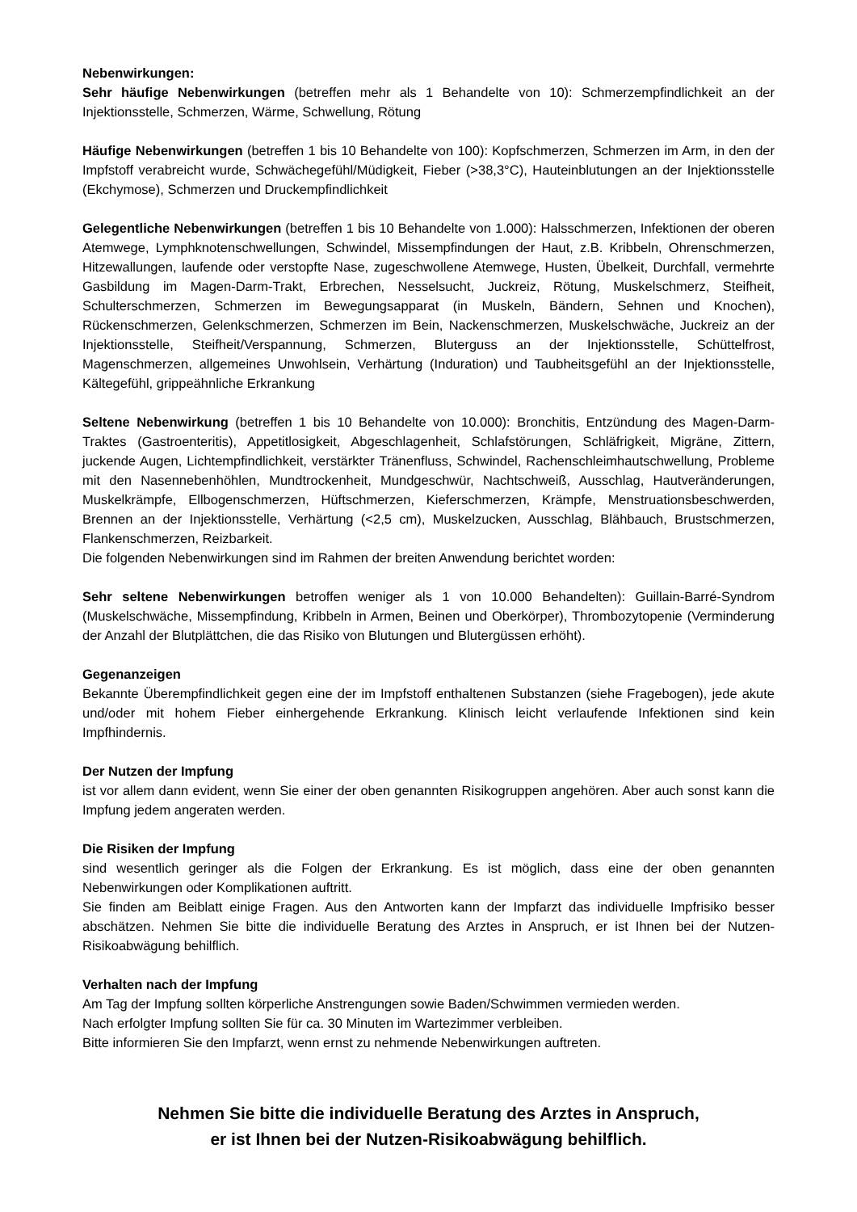Nebenwirkungen:
Sehr häufige Nebenwirkungen (betreffen mehr als 1 Behandelte von 10): Schmerzempfindlichkeit an der Injektionsstelle, Schmerzen, Wärme, Schwellung, Rötung
Häufige Nebenwirkungen (betreffen 1 bis 10 Behandelte von 100): Kopfschmerzen, Schmerzen im Arm, in den der Impfstoff verabreicht wurde, Schwächegefühl/Müdigkeit, Fieber (>38,3°C), Hauteinblutungen an der Injektionsstelle (Ekchymose), Schmerzen und Druckempfindlichkeit
Gelegentliche Nebenwirkungen (betreffen 1 bis 10 Behandelte von 1.000): Halsschmerzen, Infektionen der oberen Atemwege, Lymphknotenschwellungen, Schwindel, Missempfindungen der Haut, z.B. Kribbeln, Ohrenschmerzen, Hitzewallungen, laufende oder verstopfte Nase, zugeschwollene Atemwege, Husten, Übelkeit, Durchfall, vermehrte Gasbildung im Magen-Darm-Trakt, Erbrechen, Nesselsucht, Juckreiz, Rötung, Muskelschmerz, Steifheit, Schulterschmerzen, Schmerzen im Bewegungsapparat (in Muskeln, Bändern, Sehnen und Knochen), Rückenschmerzen, Gelenkschmerzen, Schmerzen im Bein, Nackenschmerzen, Muskelschwäche, Juckreiz an der Injektionsstelle, Steifheit/Verspannung, Schmerzen, Bluterguss an der Injektionsstelle, Schüttelfrost, Magenschmerzen, allgemeines Unwohlsein, Verhärtung (Induration) und Taubheitsgefühl an der Injektionsstelle, Kältegefühl, grippeähnliche Erkrankung
Seltene Nebenwirkung (betreffen 1 bis 10 Behandelte von 10.000): Bronchitis, Entzündung des Magen-Darm-Traktes (Gastroenteritis), Appetitlosigkeit, Abgeschlagenheit, Schlafstörungen, Schläfrigkeit, Migräne, Zittern, juckende Augen, Lichtempfindlichkeit, verstärkter Tränenfluss, Schwindel, Rachenschleimhautschwellung, Probleme mit den Nasennebenhöhlen, Mundtrockenheit, Mundgeschwür, Nachtschweiß, Ausschlag, Hautveränderungen, Muskelkrämpfe, Ellbogenschmerzen, Hüftschmerzen, Kieferschmerzen, Krämpfe, Menstruationsbeschwerden, Brennen an der Injektionsstelle, Verhärtung (<2,5 cm), Muskelzucken, Ausschlag, Blähbauch, Brustschmerzen, Flankenschmerzen, Reizbarkeit.
Die folgenden Nebenwirkungen sind im Rahmen der breiten Anwendung berichtet worden:
Sehr seltene Nebenwirkungen betroffen weniger als 1 von 10.000 Behandelten): Guillain-Barré-Syndrom (Muskelschwäche, Missempfindung, Kribbeln in Armen, Beinen und Oberkörper), Thrombozytopenie (Verminderung der Anzahl der Blutplättchen, die das Risiko von Blutungen und Blutergüssen erhöht).
Gegenanzeigen
Bekannte Überempfindlichkeit gegen eine der im Impfstoff enthaltenen Substanzen (siehe Fragebogen), jede akute und/oder mit hohem Fieber einhergehende Erkrankung. Klinisch leicht verlaufende Infektionen sind kein Impfhindernis.
Der Nutzen der Impfung
ist vor allem dann evident, wenn Sie einer der oben genannten Risikogruppen angehören. Aber auch sonst kann die Impfung jedem angeraten werden.
Die Risiken der Impfung
sind wesentlich geringer als die Folgen der Erkrankung. Es ist möglich, dass eine der oben genannten Nebenwirkungen oder Komplikationen auftritt.
Sie finden am Beiblatt einige Fragen. Aus den Antworten kann der Impfarzt das individuelle Impfrisiko besser abschätzen. Nehmen Sie bitte die individuelle Beratung des Arztes in Anspruch, er ist Ihnen bei der Nutzen-Risikoabwägung behilflich.
Verhalten nach der Impfung
Am Tag der Impfung sollten körperliche Anstrengungen sowie Baden/Schwimmen vermieden werden.
Nach erfolgter Impfung sollten Sie für ca. 30 Minuten im Wartezimmer verbleiben.
Bitte informieren Sie den Impfarzt, wenn ernst zu nehmende Nebenwirkungen auftreten.
Nehmen Sie bitte die individuelle Beratung des Arztes in Anspruch,
er ist Ihnen bei der Nutzen-Risikoabwägung behilflich.